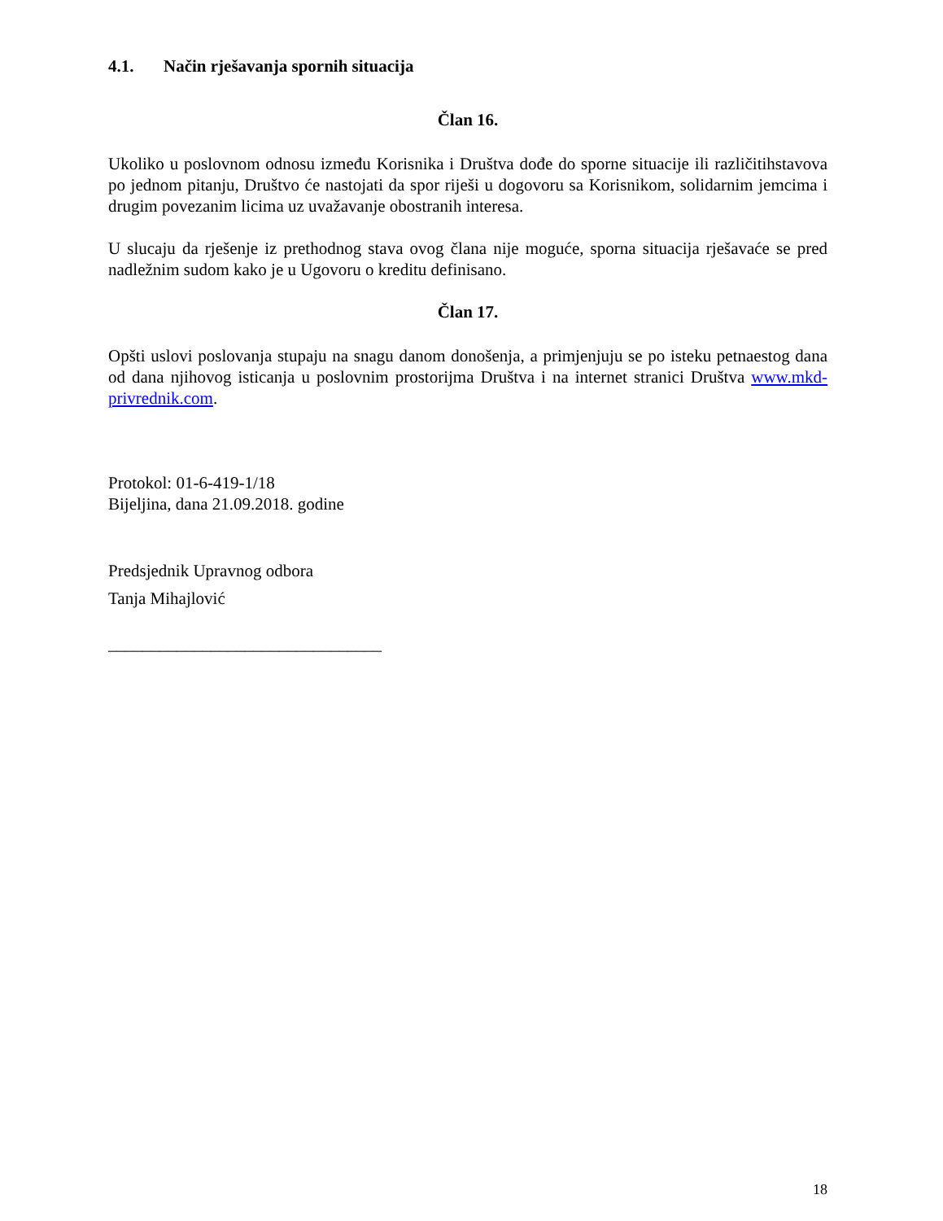4.1. Način rješavanja spornih situacija
Član 16.
Ukoliko u poslovnom odnosu između Korisnika i Društva dođe do sporne situacije ili različitihstavova po jednom pitanju, Društvo će nastojati da spor riješi u dogovoru sa Korisnikom, solidarnim jemcima i drugim povezanim licima uz uvažavanje obostranih interesa.
U slucaju da rješenje iz prethodnog stava ovog člana nije moguće, sporna situacija rješavaće se pred nadležnim sudom kako je u Ugovoru o kreditu definisano.
Član 17.
Opšti uslovi poslovanja stupaju na snagu danom donošenja, a primjenjuju se po isteku petnaestog dana od dana njihovog isticanja u poslovnim prostorijma Društva i na internet stranici Društva www.mkd-privrednik.com.
Protokol: 01-6-419-1/18
Bijeljina, dana 21.09.2018. godine
Predsjednik Upravnog odbora
Tanja Mihajlović
________________________________
18